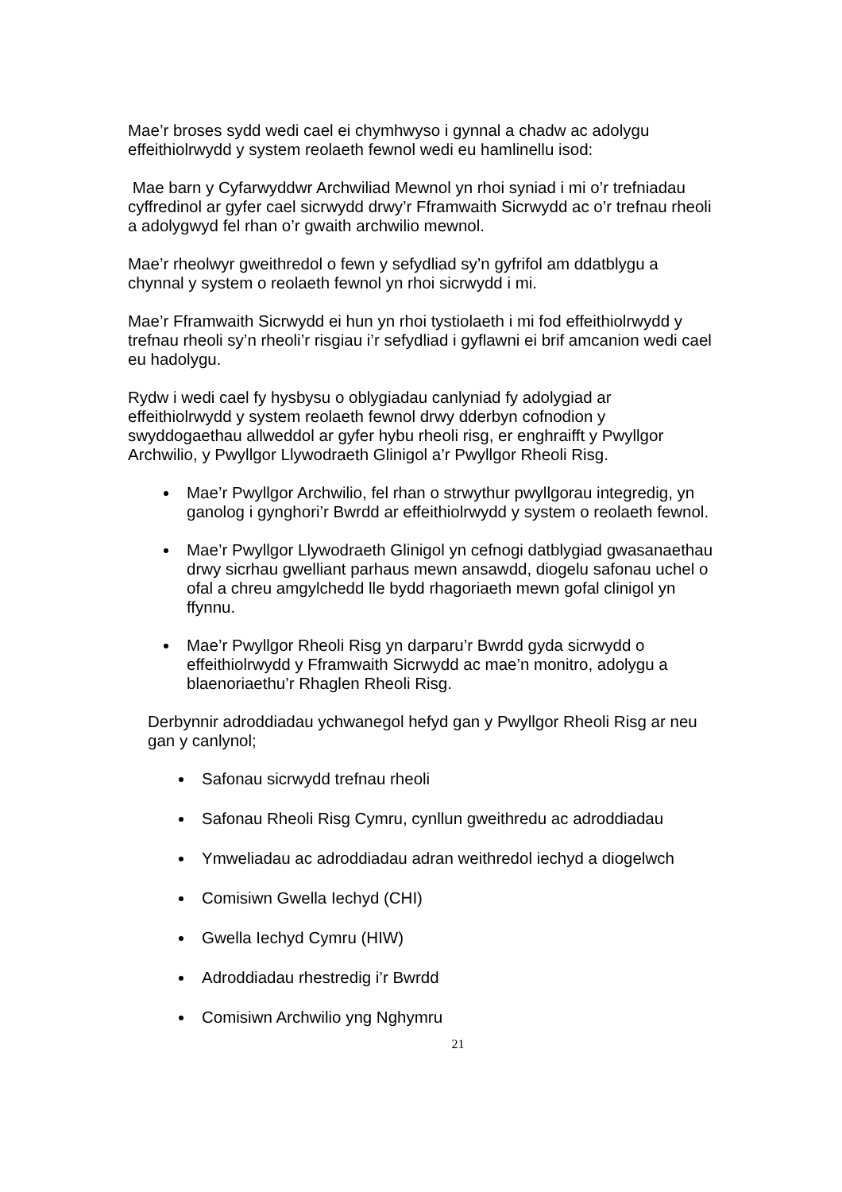Mae’r broses sydd wedi cael ei chymhwyso i gynnal a chadw ac adolygu effeithiolrwydd y system reolaeth fewnol wedi eu hamlinellu isod:
Mae barn y Cyfarwyddwr Archwiliad Mewnol yn rhoi syniad i mi o’r trefniadau cyffredinol ar gyfer cael sicrwydd drwy’r Fframwaith Sicrwydd ac o’r trefnau rheoli a adolygwyd fel rhan o’r gwaith archwilio mewnol.
Mae’r rheolwyr gweithredol o fewn y sefydliad sy’n gyfrifol am ddatblygu a chynnal y system o reolaeth fewnol yn rhoi sicrwydd i mi.
Mae’r Fframwaith Sicrwydd ei hun yn rhoi tystiolaeth i mi fod effeithiolrwydd y trefnau rheoli sy’n rheoli’r risgiau i’r sefydliad i gyflawni ei brif amcanion wedi cael eu hadolygu.
Rydw i wedi cael fy hysbysu o oblygiadau canlyniad fy adolygiad ar effeithiolrwydd y system reolaeth fewnol drwy dderbyn cofnodion y swyddogaethau allweddol ar gyfer hybu rheoli risg, er enghraifft y Pwyllgor Archwilio, y Pwyllgor Llywodraeth Glinigol a’r Pwyllgor Rheoli Risg.
Mae’r Pwyllgor Archwilio, fel rhan o strwythur pwyllgorau integredig, yn ganolog i gynghori’r Bwrdd ar effeithiolrwydd y system o reolaeth fewnol.
Mae’r Pwyllgor Llywodraeth Glinigol yn cefnogi datblygiad gwasanaethau drwy sicrhau gwelliant parhaus mewn ansawdd, diogelu safonau uchel o ofal a chreu amgylchedd lle bydd rhagoriaeth mewn gofal clinigol yn ffynnu.
Mae’r Pwyllgor Rheoli Risg yn darparu’r Bwrdd gyda sicrwydd o effeithiolrwydd y Fframwaith Sicrwydd ac mae’n monitro, adolygu a blaenoriaethu’r Rhaglen Rheoli Risg.
Derbynnir adroddiadau ychwanegol hefyd gan y Pwyllgor Rheoli Risg ar neu gan y canlynol;
Safonau sicrwydd trefnau rheoli
Safonau Rheoli Risg Cymru, cynllun gweithredu ac adroddiadau
Ymweliadau ac adroddiadau adran weithredol iechyd a diogelwch
Comisiwn Gwella Iechyd (CHI)
Gwella Iechyd Cymru (HIW)
Adroddiadau rhestredig i’r Bwrdd
Comisiwn Archwilio yng Nghymru
21